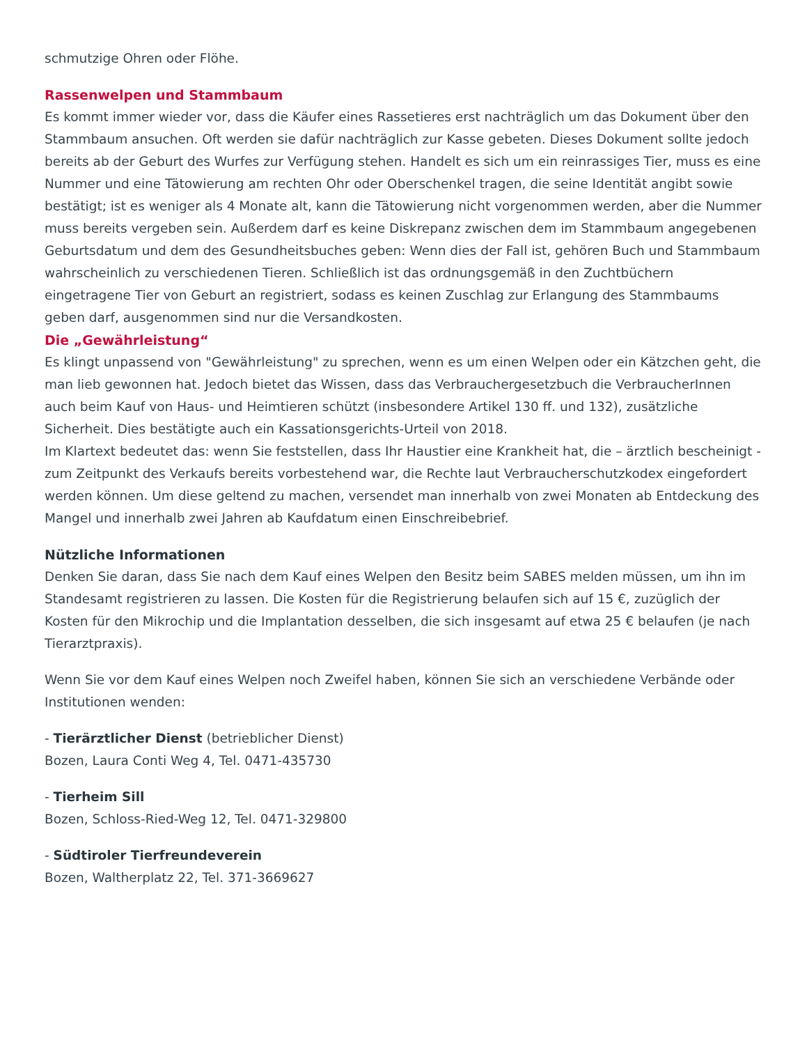schmutzige Ohren oder Flöhe.
Rassenwelpen und Stammbaum
Es kommt immer wieder vor, dass die Käufer eines Rassetieres erst nachträglich um das Dokument über den Stammbaum ansuchen. Oft werden sie dafür nachträglich zur Kasse gebeten. Dieses Dokument sollte jedoch bereits ab der Geburt des Wurfes zur Verfügung stehen. Handelt es sich um ein reinrassiges Tier, muss es eine Nummer und eine Tätowierung am rechten Ohr oder Oberschenkel tragen, die seine Identität angibt sowie bestätigt; ist es weniger als 4 Monate alt, kann die Tätowierung nicht vorgenommen werden, aber die Nummer muss bereits vergeben sein. Außerdem darf es keine Diskrepanz zwischen dem im Stammbaum angegebenen Geburtsdatum und dem des Gesundheitsbuches geben: Wenn dies der Fall ist, gehören Buch und Stammbaum wahrscheinlich zu verschiedenen Tieren. Schließlich ist das ordnungsgemäß in den Zuchtbüchern eingetragene Tier von Geburt an registriert, sodass es keinen Zuschlag zur Erlangung des Stammbaums geben darf, ausgenommen sind nur die Versandkosten.
Die „Gewährleistung“
Es klingt unpassend von "Gewährleistung" zu sprechen, wenn es um einen Welpen oder ein Kätzchen geht, die man lieb gewonnen hat. Jedoch bietet das Wissen, dass das Verbrauchergesetzbuch die VerbraucherInnen auch beim Kauf von Haus- und Heimtieren schützt (insbesondere Artikel 130 ff. und 132), zusätzliche Sicherheit. Dies bestätigte auch ein Kassationsgerichts-Urteil von 2018.
Im Klartext bedeutet das: wenn Sie feststellen, dass Ihr Haustier eine Krankheit hat, die – ärztlich bescheinigt - zum Zeitpunkt des Verkaufs bereits vorbestehend war, die Rechte laut Verbraucherschutzkodex eingefordert werden können. Um diese geltend zu machen, versendet man innerhalb von zwei Monaten ab Entdeckung des Mangel und innerhalb zwei Jahren ab Kaufdatum einen Einschreibebrief.
Nützliche Informationen
Denken Sie daran, dass Sie nach dem Kauf eines Welpen den Besitz beim SABES melden müssen, um ihn im Standesamt registrieren zu lassen. Die Kosten für die Registrierung belaufen sich auf 15 €, zuzüglich der Kosten für den Mikrochip und die Implantation desselben, die sich insgesamt auf etwa 25 € belaufen (je nach Tierarztpraxis).
Wenn Sie vor dem Kauf eines Welpen noch Zweifel haben, können Sie sich an verschiedene Verbände oder Institutionen wenden:
- Tierärztlicher Dienst (betrieblicher Dienst)
Bozen, Laura Conti Weg 4, Tel. 0471-435730
- Tierheim Sill
Bozen, Schloss-Ried-Weg 12, Tel. 0471-329800
- Südtiroler Tierfreundeverein
Bozen, Waltherplatz 22, Tel. 371-3669627